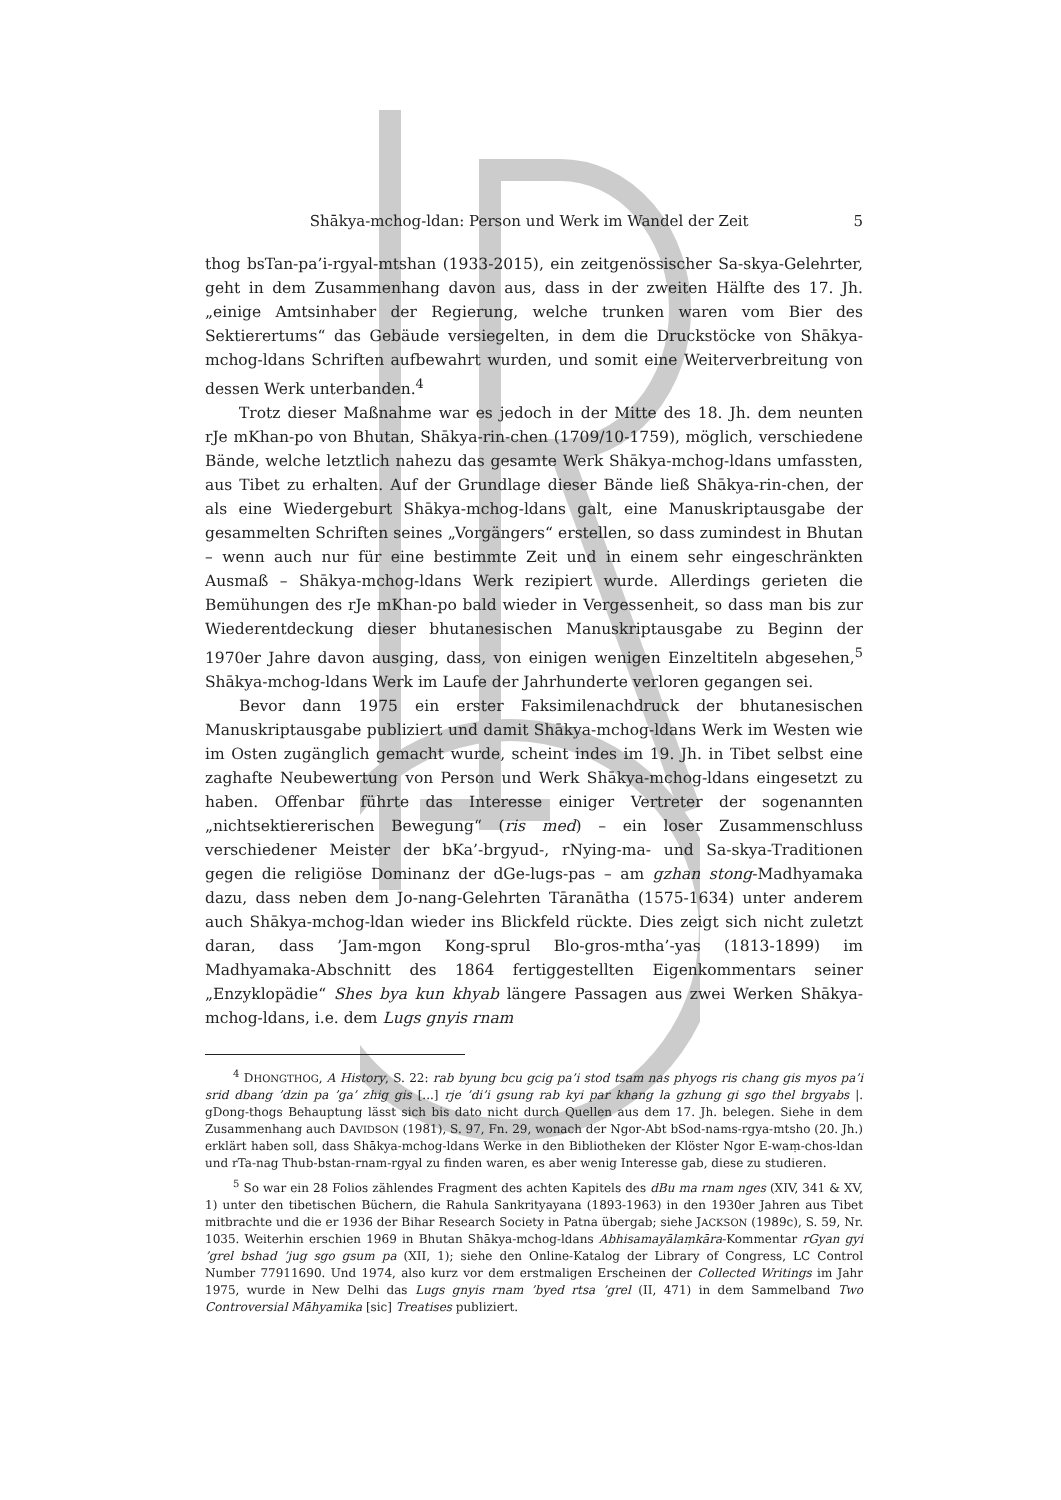Shākya-mchog-ldan: Person und Werk im Wandel der Zeit 5
thog bsTan-pa’i-rgyal-mtshan (1933-2015), ein zeitgenössischer Sa-skya-Gelehrter, geht in dem Zusammenhang davon aus, dass in der zweiten Hälfte des 17. Jh. „einige Amtsinhaber der Regierung, welche trunken waren vom Bier des Sektierertums“ das Gebäude versiegelten, in dem die Druckstöcke von Shākya-mchog-ldans Schriften aufbewahrt wurden, und somit eine Weiterverbreitung von dessen Werk unterbanden.<sup>4</sup>
Trotz dieser Maßnahme war es jedoch in der Mitte des 18. Jh. dem neunten rJe mKhan-po von Bhutan, Shākya-rin-chen (1709/10-1759), möglich, verschiedene Bände, welche letztlich nahezu das gesamte Werk Shākya-mchog-ldans umfassten, aus Tibet zu erhalten. Auf der Grundlage dieser Bände ließ Shākya-rin-chen, der als eine Wiedergeburt Shākya-mchog-ldans galt, eine Manuskriptausgabe der gesammelten Schriften seines „Vorgängers“ erstellen, so dass zumindest in Bhutan – wenn auch nur für eine bestimmte Zeit und in einem sehr eingeschränkten Ausmaß – Shākya-mchog-ldans Werk rezipiert wurde. Allerdings gerieten die Bemühungen des rJe mKhan-po bald wieder in Vergessenheit, so dass man bis zur Wiederentdeckung dieser bhutanesischen Manuskriptausgabe zu Beginn der 1970er Jahre davon ausging, dass, von einigen wenigen Einzeltiteln abgesehen,<sup>5</sup> Shākya-mchog-ldans Werk im Laufe der Jahrhunderte verloren gegangen sei.
Bevor dann 1975 ein erster Faksimilenachdruck der bhutanesischen Manuskriptausgabe publiziert und damit Shākya-mchog-ldans Werk im Westen wie im Osten zugänglich gemacht wurde, scheint indes im 19. Jh. in Tibet selbst eine zaghafte Neubewertung von Person und Werk Shākya-mchog-ldans eingesetzt zu haben. Offenbar führte das Interesse einiger Vertreter der sogenannten „nichtsektiererischen Bewegung“ (ris med) – ein loser Zusammenschluss verschiedener Meister der bKa’-brgyud-, rNying-ma- und Sa-skya-Traditionen gegen die religiöse Dominanz der dGe-lugs-pas – am gzhan stong-Madhyamaka dazu, dass neben dem Jo-nang-Gelehrten Tāranātha (1575-1634) unter anderem auch Shākya-mchog-ldan wieder ins Blickfeld rückte. Dies zeigt sich nicht zuletzt daran, dass ’Jam-mgon Kong-sprul Blo-gros-mtha’-yas (1813-1899) im Madhyamaka-Abschnitt des 1864 fertiggestellten Eigenkommentars seiner „Enzyklopädie“ Shes bya kun khyab längere Passagen aus zwei Werken Shākya-mchog-ldans, i.e. dem Lugs gnyis rnam
<sup>4</sup> DHONGTHOG, A History, S. 22: rab byung bcu gcig pa’i stod tsam nas phyogs ris chang gis myos pa’i srid dbang ’dzin pa ’ga’ zhig gis [...] rje ’di’i gsung rab kyi par khang la gzhung gi sgo thel brgyabs |. gDong-thogs Behauptung lässt sich bis dato nicht durch Quellen aus dem 17. Jh. belegen. Siehe in dem Zusammenhang auch DAVIDSON (1981), S. 97, Fn. 29, wonach der Ngor-Abt bSod-nams-rgya-mtsho (20. Jh.) erklärt haben soll, dass Shākya-mchog-ldans Werke in den Bibliotheken der Klöster Ngor E-waṃ-chos-ldan und rTa-nag Thub-bstan-rnam-rgyal zu finden waren, es aber wenig Interesse gab, diese zu studieren.
<sup>5</sup> So war ein 28 Folios zählendes Fragment des achten Kapitels des dBu ma rnam nges (XIV, 341 & XV, 1) unter den tibetischen Büchern, die Rahula Sankrityayana (1893-1963) in den 1930er Jahren aus Tibet mitbrachte und die er 1936 der Bihar Research Society in Patna übergab; siehe JACKSON (1989c), S. 59, Nr. 1035. Weiterhin erschien 1969 in Bhutan Shākya-mchog-ldans Abhisamayālaṃkāra-Kommentar rGyan gyi ’grel bshad ’jug sgo gsum pa (XII, 1); siehe den Online-Katalog der Library of Congress, LC Control Number 77911690. Und 1974, also kurz vor dem erstmaligen Erscheinen der Collected Writings im Jahr 1975, wurde in New Delhi das Lugs gnyis rnam ’byed rtsa ’grel (II, 471) in dem Sammelband Two Controversial Māhyamika [sic] Treatises publiziert.